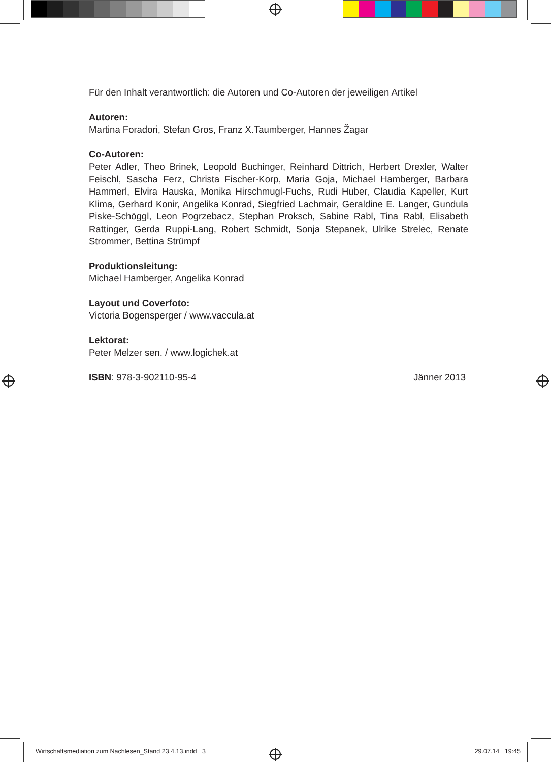Für den Inhalt verantwortlich: die Autoren und Co-Autoren der jeweiligen Artikel
Autoren:
Martina Foradori, Stefan Gros, Franz X.Taumberger, Hannes Žagar
Co-Autoren:
Peter Adler, Theo Brinek, Leopold Buchinger, Reinhard Dittrich, Herbert Drexler, Walter Feischl, Sascha Ferz, Christa Fischer-Korp, Maria Goja, Michael Hamberger, Barbara Hammerl, Elvira Hauska, Monika Hirschmugl-Fuchs, Rudi Huber, Claudia Kapeller, Kurt Klima, Gerhard Konir, Angelika Konrad, Siegfried Lachmair, Geraldine E. Langer, Gundula Piske-Schöggl, Leon Pogrzebacz, Stephan Proksch, Sabine Rabl, Tina Rabl, Elisabeth Rattinger, Gerda Ruppi-Lang, Robert Schmidt, Sonja Stepanek, Ulrike Strelec, Renate Strommer, Bettina Strümpf
Produktionsleitung:
Michael Hamberger, Angelika Konrad
Layout und Coverfoto:
Victoria Bogensperger / www.vaccula.at
Lektorat:
Peter Melzer sen. / www.logichek.at
ISBN: 978-3-902110-95-4 Jänner 2013
Wirtschaftsmediation zum Nachlesen_Stand 23.4.13.indd 3 29.07.14 19:45